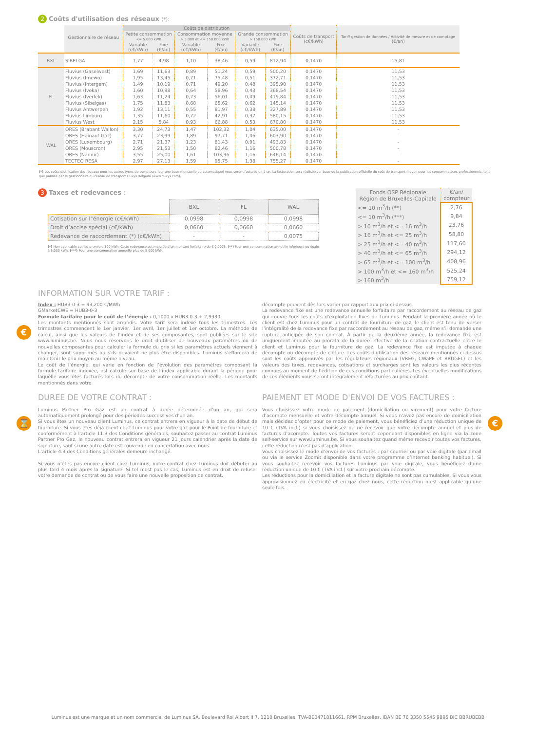2 Coûts d'utilisation des réseaux (*):
| | Gestionnaire de réseau | Coûts de distribution | | | | | | Coûts de transport (c€/kWh) | Tariff gestion de données / Activité de mesure et de comptage (€/an) |
| --- | --- | --- | --- | --- | --- | --- | --- | --- | --- |
| | | Petite consommation <= 5.000 kWh | | Consommation moyenne > 5.000 et <= 150.000 kWh | | Grande consommation > 150.000 kWh | | | |
| | | Variable (c€/kWh) | Fixe (€/an) | Variable (c€/kWh) | Fixe (€/an) | Variable (c€/kWh) | Fixe (€/an) | | |
| BXL | SIBELGA | 1,77 | 4,98 | 1,10 | 38,46 | 0,59 | 812,94 | 0,1470 | 15,81 |
| FL | Fluvius (Gaselwest) | 1,69 | 11,63 | 0,89 | 51,24 | 0,59 | 500,20 | 0,1470 | 11,53 |
| | Fluvius (Imewo) | 1,95 | 13,45 | 0,71 | 75,48 | 0,51 | 372,71 | 0,1470 | 11,53 |
| | Fluvius (Intergem) | 1,49 | 10,19 | 0,71 | 49,20 | 0,48 | 395,90 | 0,1470 | 11,53 |
| | Fluvius (Iveka) | 1,60 | 10,98 | 0,64 | 58,96 | 0,43 | 368,54 | 0,1470 | 11,53 |
| | Fluvius (Iverlek) | 1,63 | 11,24 | 0,73 | 56,01 | 0,49 | 419,84 | 0,1470 | 11,53 |
| | Fluvius (Sibelgas) | 1,75 | 11,83 | 0,68 | 65,62 | 0,62 | 145,14 | 0,1470 | 11,53 |
| | Fluvius Antwerpen | 1,92 | 13,11 | 0,55 | 81,97 | 0,38 | 327,89 | 0,1470 | 11,53 |
| | Fluvius Limburg | 1,35 | 11,60 | 0,72 | 42,91 | 0,37 | 580,15 | 0,1470 | 11,53 |
| | Fluvius West | 2,15 | 5,84 | 0,93 | 66,88 | 0,53 | 670,80 | 0,1470 | 11,53 |
| WAL | ORES (Brabant Wallon) | 3,30 | 24,73 | 1,47 | 102,32 | 1,04 | 635,00 | 0,1470 | - |
| | ORES (Hainaut Gaz) | 3,77 | 23,99 | 1,89 | 97,71 | 1,46 | 603,90 | 0,1470 | - |
| | ORES (Luxembourg) | 2,71 | 21,37 | 1,23 | 81,43 | 0,91 | 493,83 | 0,1470 | - |
| | ORES (Mouscron) | 2,95 | 21,53 | 1,50 | 82,46 | 1,16 | 500,78 | 0,1470 | - |
| | ORES (Namur) | 3,55 | 25,00 | 1,61 | 103,96 | 1,16 | 646,14 | 0,1470 | - |
| | TECTEO RESA | 2,97 | 27,13 | 1,59 | 95,75 | 1,38 | 755,27 | 0,1470 | - |
(*) Les coûts d'utilisation des réseaux pour les autres types de compteurs (sur une base mensuelle ou automatique) vous seront facturés un à un. La facturation sera réalisée sur base de la publication officielle du coût de transport moyen pour les consommateurs professionnels, telle que publiée par le gestionnaire du réseau de transport Fluxys Belgium (www.fluxys.com).
3 Taxes et redevances :
| | BXL | FL | WAL |
| --- | --- | --- | --- |
| Cotisation sur l"énergie (c€/kWh) | 0,0998 | 0,0998 | 0,0998 |
| Droit d’accise spécial (c€/kWh) | 0,0660 | 0,0660 | 0,0660 |
| Redevance de raccordement (*) (c€/kWh) | - | - | 0,0075 |
(*) Non applicable sur les premiers 100 kWh. Cette redevance est majorée d’un montant forfaitaire de € 0,0075. (**) Pour une consommation annuelle inférieure ou égale à 5.000 kWh. (***) Pour une consommation annuelle plus de 5.000 kWh.
| Fonds OSP Régionale Région de Bruxelles-Capitale | €/an/ compteur |
| --- | --- |
| <= 10 m<sup>3</sup>/h (**) | 2,76 |
| <= 10 m<sup>3</sup>/h (***) | 9,84 |
| > 10 m<sup>3</sup>/h et <= 16 m<sup>3</sup>/h | 23,76 |
| > 16 m<sup>3</sup>/h et <= 25 m<sup>3</sup>/h | 58,80 |
| > 25 m<sup>3</sup>/h et <= 40 m<sup>3</sup>/h | 117,60 |
| > 40 m<sup>3</sup>/h et <= 65 m<sup>3</sup>/h | 294,12 |
| > 65 m<sup>3</sup>/h et <= 100 m<sup>3</sup>/h | 408,96 |
| > 100 m<sup>3</sup>/h et <= 160 m<sup>3</sup>/h | 525,24 |
| > 160 m<sup>3</sup>/h | 759,12 |
€
INFORMATION SUR VOTRE TARIF :
Index : HUB3-0-3 = 93,200 €/MWh
GMarketCWE = HUB3-0-3
Formule tarifaire pour le coût de l’énergie : 0,1000 x HUB3-0-3 + 2,9330
Les montants mentionnés sont arrondis. Votre tarif sera indexé tous les trimestres. Les trimestres commencent le 1er janvier, 1er avril, 1er juillet et 1er octobre. La méthode de calcul, ainsi que les valeurs de l’index et de ses composantes, sont publiées sur le site www.luminus.be. Nous nous réservons le droit d’utiliser de nouveaux paramètres ou de nouvelles composantes pour calculer la formule du prix si les paramètres actuels viennent à changer, sont supprimés ou s'ils devaient ne plus être disponibles. Luminus s'efforcera de maintenir le prix moyen au même niveau.
Le coût de l’énergie, qui varie en fonction de l’évolution des paramètres composant la formule tarifaire indexée, est calculé sur base de l’index applicable durant la période pour laquelle vous êtes facturés lors du décompte de votre consommation réelle. Les montants mentionnés dans votre
décompte peuvent dès lors varier par rapport aux prix ci-dessus.
La redevance fixe est une redevance annuelle forfaitaire par raccordement au réseau de gaz qui couvre tous les coûts d’exploitation fixes de Luminus. Pendant la première année où le client est chez Luminus pour un contrat de fourniture de gaz, le client est tenu de verser l’intégralité de la redevance fixe par raccordement au réseau de gaz, même s’il demande une rupture anticipée de son contrat. À partir de la deuxième année, la redevance fixe est uniquement imputée au prorata de la durée effective de la relation contractuelle entre le client et Luminus pour la fourniture de gaz. La redevance fixe est imputée à chaque décompte ou décompte de clôture. Les coûts d'utilisation des réseaux mentionnés ci-dessus sont les coûts approuvés par les régulateurs régionaux (VREG, CWaPE et BRUGEL) et les valeurs des taxes, redevances, cotisations et surcharges sont les valeurs les plus récentes connues au moment de l’édition de ces conditions particulières. Les éventuelles modifications de ces éléments vous seront intégralement refacturées au prix coûtant.
⌛ €
DUREE DE VOTRE CONTRAT :
Luminus Partner Pro Gaz est un contrat à durée déterminée d’un an, qui sera automatiquement prolongé pour des périodes successives d’un an.
Si vous êtes un nouveau client Luminus, ce contrat entrera en vigueur à la date de début de fourniture. Si vous êtes déjà client chez Luminus pour votre gaz pour le Point de fourniture et conformément à l’article 11.3 des Conditions générales, souhaitez passer au contrat Luminus Partner Pro Gaz, le nouveau contrat entrera en vigueur 21 jours calendrier après la date de signature, sauf si une autre date est convenue en concertation avec nous.
L’article 4.3 des Conditions générales demeure inchangé.
Si vous n’êtes pas encore client chez Luminus, votre contrat chez Luminus doit débuter au plus tard 4 mois après la signature. Si tel n’est pas le cas, Luminus est en droit de refuser votre demande de contrat ou de vous faire une nouvelle proposition de contrat.
PAIEMENT ET MODE D'ENVOI DE VOS FACTURES :
Vous choisissez votre mode de paiement (domiciliation ou virement) pour votre facture d’acompte mensuelle et votre décompte annuel. Si vous n’avez pas encore de domiciliation mais décidez d’opter pour ce mode de paiement, vous bénéficiez d’une réduction unique de 10 € (TVA incl.) si vous choisissez de ne recevoir que votre décompte annuel et plus de factures d’acompte. Toutes vos factures seront cependant disponibles en ligne via la zone self-service sur www.luminus.be. Si vous souhaitez quand même recevoir toutes vos factures, cette réduction n’est pas d’application.
Vous choisissez le mode d’envoi de vos factures : par courrier ou par voie digitale (par email ou via le service Zoomit disponible dans votre programme d’Internet banking habituel). Si vous souhaitez recevoir vos factures Luminus par voie digitale, vous bénéficiez d’une réduction unique de 10 € (TVA incl.) sur votre prochain décompte.
Les réductions pour la domiciliation et la facture digitale ne sont pas cumulables. Si vous vous approvisionnez en électricité et en gaz chez nous, cette réduction n’est applicable qu’une seule fois.
Luminus est une marque et un nom commercial de Luminus SA, Boulevard Roi Albert II 7, 1210 Bruxelles, TVA-BE0471811661, RPM Bruxelles. IBAN BE 76 3350 5545 9895 BIC BBRUBEBB